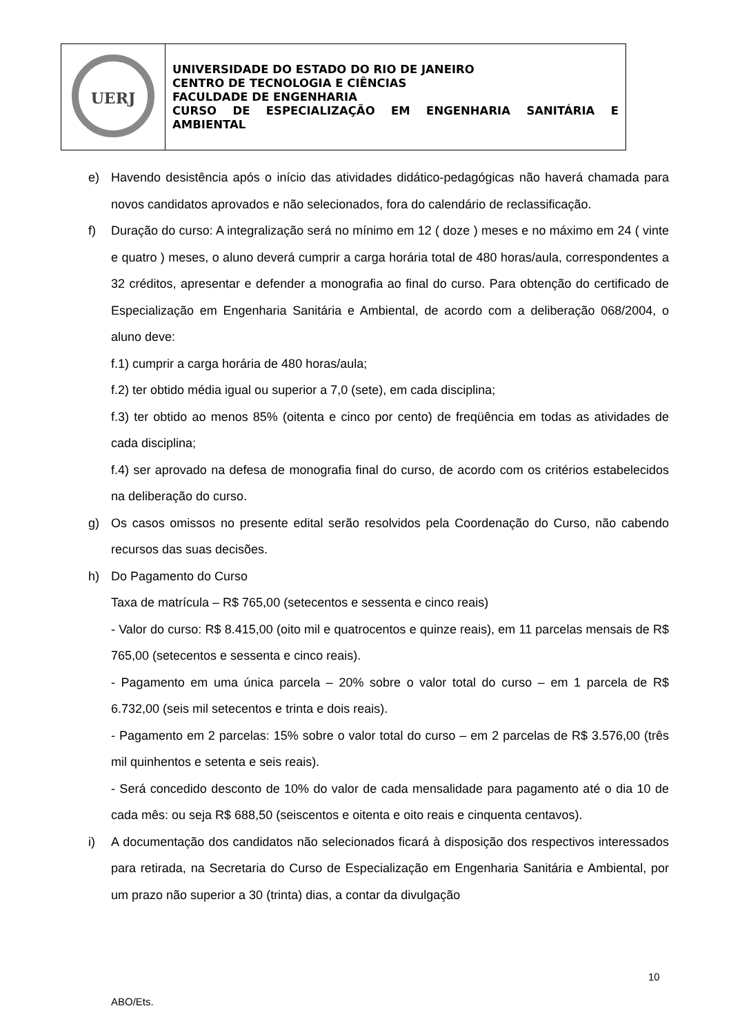| UERJ | UNIVERSIDADE DO ESTADO DO RIO DE JANEIRO CENTRO DE TECNOLOGIA E CIÊNCIAS FACULDADE DE ENGENHARIA CURSO DE ESPECIALIZAÇÃO EM ENGENHARIA SANITÁRIA E AMBIENTAL |
e) Havendo desistência após o início das atividades didático-pedagógicas não haverá chamada para novos candidatos aprovados e não selecionados, fora do calendário de reclassificação.
f) Duração do curso: A integralização será no mínimo em 12 ( doze ) meses e no máximo em 24 ( vinte e quatro ) meses, o aluno deverá cumprir a carga horária total de 480 horas/aula, correspondentes a 32 créditos, apresentar e defender a monografia ao final do curso. Para obtenção do certificado de Especialização em Engenharia Sanitária e Ambiental, de acordo com a deliberação 068/2004, o aluno deve:
f.1) cumprir a carga horária de 480 horas/aula;
f.2) ter obtido média igual ou superior a 7,0 (sete), em cada disciplina;
f.3) ter obtido ao menos 85% (oitenta e cinco por cento) de freqüência em todas as atividades de cada disciplina;
f.4) ser aprovado na defesa de monografia final do curso, de acordo com os critérios estabelecidos na deliberação do curso.
g) Os casos omissos no presente edital serão resolvidos pela Coordenação do Curso, não cabendo recursos das suas decisões.
h) Do Pagamento do Curso
Taxa de matrícula – R$ 765,00 (setecentos e sessenta e cinco reais)
- Valor do curso: R$ 8.415,00 (oito mil e quatrocentos e quinze reais), em 11 parcelas mensais de R$ 765,00 (setecentos e sessenta e cinco reais).
- Pagamento em uma única parcela – 20% sobre o valor total do curso – em 1 parcela de R$ 6.732,00 (seis mil setecentos e trinta e dois reais).
- Pagamento em 2 parcelas: 15% sobre o valor total do curso – em 2 parcelas de R$ 3.576,00 (três mil quinhentos e setenta e seis reais).
- Será concedido desconto de 10% do valor de cada mensalidade para pagamento até o dia 10 de cada mês: ou seja R$ 688,50 (seiscentos e oitenta e oito reais e cinquenta centavos).
i) A documentação dos candidatos não selecionados ficará à disposição dos respectivos interessados para retirada, na Secretaria do Curso de Especialização em Engenharia Sanitária e Ambiental, por um prazo não superior a 30 (trinta) dias, a contar da divulgação
10
ABO/Ets.